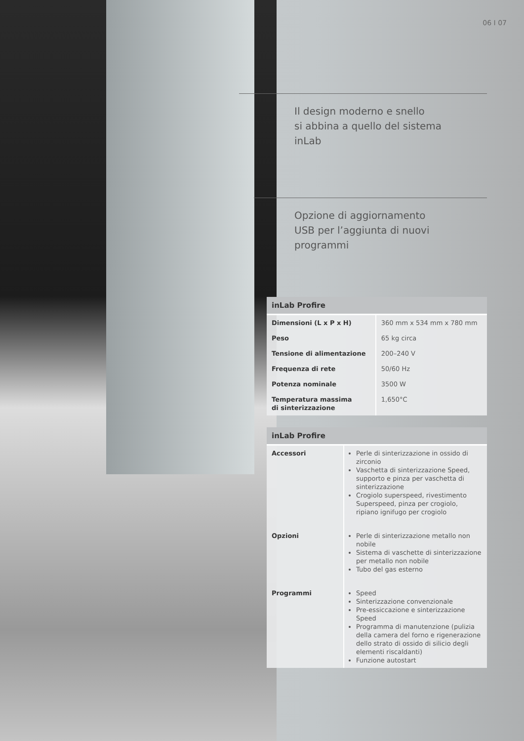06 I 07
Il design moderno e snello
si abbina a quello del sistema
inLab
Opzione di aggiornamento
USB per l’aggiunta di nuovi
programmi
| inLab Profire | |
| --- | --- |
| Dimensioni (L x P x H) | 360 mm x 534 mm x 780 mm |
| Peso | 65 kg circa |
| Tensione di alimentazione | 200–240 V |
| Frequenza di rete | 50/60 Hz |
| Potenza nominale | 3500 W |
| Temperatura massima di sinterizzazione | 1,650°C |
| inLab Profire | |
| --- | --- |
| Accessori | Perle di sinterizzazione in ossido di zirconio Vaschetta di sinterizzazione Speed, supporto e pinza per vaschetta di sinterizzazione Crogiolo superspeed, rivestimento Superspeed, pinza per crogiolo, ripiano ignifugo per crogiolo |
| Opzioni | Perle di sinterizzazione metallo non nobile Sistema di vaschette di sinterizzazione per metallo non nobile Tubo del gas esterno |
| Programmi | Speed Sinterizzazione convenzionale Pre-essiccazione e sinterizzazione Speed Programma di manutenzione (pulizia della camera del forno e rigenerazione dello strato di ossido di silicio degli elementi riscaldanti) Funzione autostart |